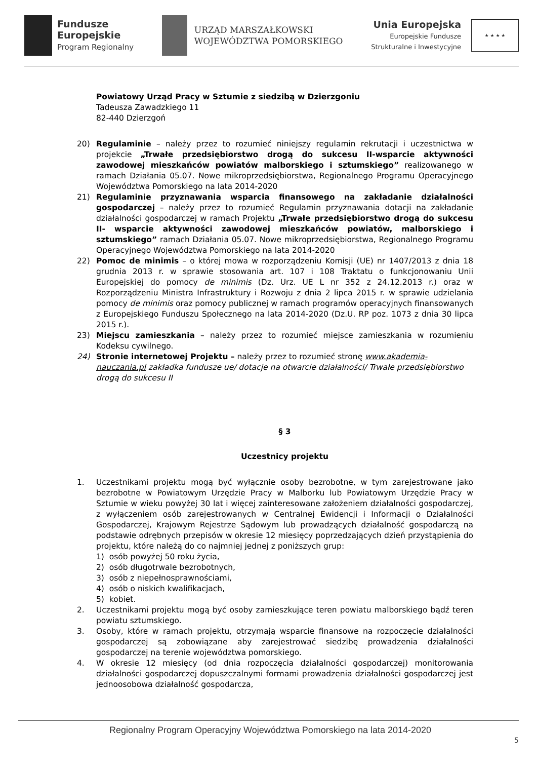Fundusze
Europejskie
Program Regionalny
URZĄD MARSZAŁKOWSKI
WOJEWÓDZTWA POMORSKIEGO
Unia Europejska
Europejskie Fundusze
Strukturalne i Inwestycyjne
★ ★ ★ ★
Powiatowy Urząd Pracy w Sztumie z siedzibą w Dzierzgoniu
Tadeusza Zawadzkiego 11
82-440 Dzierzgoń
20) Regulaminie – należy przez to rozumieć niniejszy regulamin rekrutacji i uczestnictwa w projekcie „Trwałe przedsiębiorstwo drogą do sukcesu II-wsparcie aktywności zawodowej mieszkańców powiatów malborskiego i sztumskiego” realizowanego w ramach Działania 05.07. Nowe mikroprzedsiębiorstwa, Regionalnego Programu Operacyjnego Województwa Pomorskiego na lata 2014-2020
21) Regulaminie przyznawania wsparcia finansowego na zakładanie działalności gospodarczej – należy przez to rozumieć Regulamin przyznawania dotacji na zakładanie działalności gospodarczej w ramach Projektu „Trwałe przedsiębiorstwo drogą do sukcesu II- wsparcie aktywności zawodowej mieszkańców powiatów, malborskiego i sztumskiego” ramach Działania 05.07. Nowe mikroprzedsiębiorstwa, Regionalnego Programu Operacyjnego Województwa Pomorskiego na lata 2014-2020
22) Pomoc de minimis – o której mowa w rozporządzeniu Komisji (UE) nr 1407/2013 z dnia 18 grudnia 2013 r. w sprawie stosowania art. 107 i 108 Traktatu o funkcjonowaniu Unii Europejskiej do pomocy de minimis (Dz. Urz. UE L nr 352 z 24.12.2013 r.) oraz w Rozporządzeniu Ministra Infrastruktury i Rozwoju z dnia 2 lipca 2015 r. w sprawie udzielania pomocy de minimis oraz pomocy publicznej w ramach programów operacyjnych finansowanych z Europejskiego Funduszu Społecznego na lata 2014-2020 (Dz.U. RP poz. 1073 z dnia 30 lipca 2015 r.).
23) Miejscu zamieszkania – należy przez to rozumieć miejsce zamieszkania w rozumieniu Kodeksu cywilnego.
24) Stronie internetowej Projektu – należy przez to rozumieć stronę www.akademia-nauczania.pl zakładka fundusze ue/ dotacje na otwarcie działalności/ Trwałe przedsiębiorstwo drogą do sukcesu II
§ 3
Uczestnicy projektu
1. Uczestnikami projektu mogą być wyłącznie osoby bezrobotne, w tym zarejestrowane jako bezrobotne w Powiatowym Urzędzie Pracy w Malborku lub Powiatowym Urzędzie Pracy w Sztumie w wieku powyżej 30 lat i więcej zainteresowane założeniem działalności gospodarczej, z wyłączeniem osób zarejestrowanych w Centralnej Ewidencji i Informacji o Działalności Gospodarczej, Krajowym Rejestrze Sądowym lub prowadzących działalność gospodarczą na podstawie odrębnych przepisów w okresie 12 miesięcy poprzedzających dzień przystąpienia do projektu, które należą do co najmniej jednej z poniższych grup:
1) osób powyżej 50 roku życia,
2) osób długotrwale bezrobotnych,
3) osób z niepełnosprawnościami,
4) osób o niskich kwalifikacjach,
5) kobiet.
2. Uczestnikami projektu mogą być osoby zamieszkujące teren powiatu malborskiego bądź teren powiatu sztumskiego.
3. Osoby, które w ramach projektu, otrzymają wsparcie finansowe na rozpoczęcie działalności gospodarczej są zobowiązane aby zarejestrować siedzibę prowadzenia działalności gospodarczej na terenie województwa pomorskiego.
4. W okresie 12 miesięcy (od dnia rozpoczęcia działalności gospodarczej) monitorowania działalności gospodarczej dopuszczalnymi formami prowadzenia działalności gospodarczej jest jednoosobowa działalność gospodarcza,
Regionalny Program Operacyjny Województwa Pomorskiego na lata 2014-2020 5